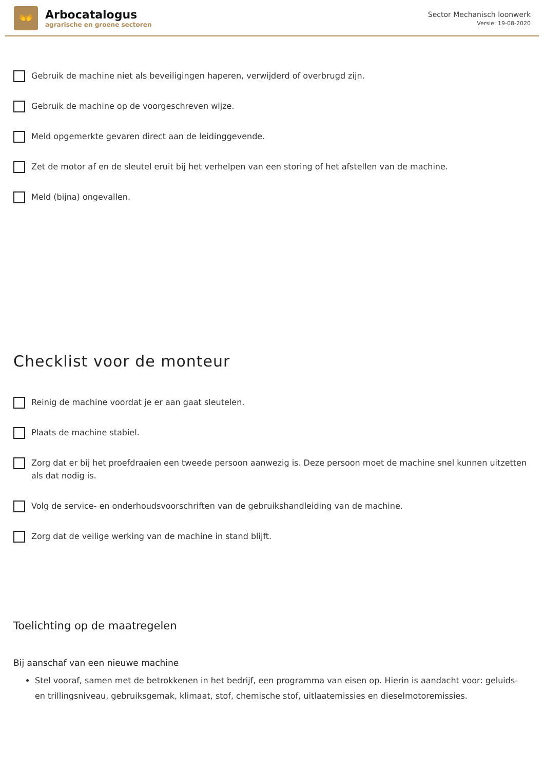👐
Arbocatalogus
agrarische en groene sectoren
Sector Mechanisch loonwerk
Versie: 19-08-2020
Gebruik de machine niet als beveiligingen haperen, verwijderd of overbrugd zijn.
Gebruik de machine op de voorgeschreven wijze.
Meld opgemerkte gevaren direct aan de leidinggevende.
Zet de motor af en de sleutel eruit bij het verhelpen van een storing of het afstellen van de machine.
Meld (bijna) ongevallen.
Checklist voor de monteur
Reinig de machine voordat je er aan gaat sleutelen.
Plaats de machine stabiel.
Zorg dat er bij het proefdraaien een tweede persoon aanwezig is. Deze persoon moet de machine snel kunnen uitzetten als dat nodig is.
Volg de service- en onderhoudsvoorschriften van de gebruikshandleiding van de machine.
Zorg dat de veilige werking van de machine in stand blijft.
Toelichting op de maatregelen
Bij aanschaf van een nieuwe machine
Stel vooraf, samen met de betrokkenen in het bedrijf, een programma van eisen op. Hierin is aandacht voor: geluids- en trillingsniveau, gebruiksgemak, klimaat, stof, chemische stof, uitlaatemissies en dieselmotoremissies.